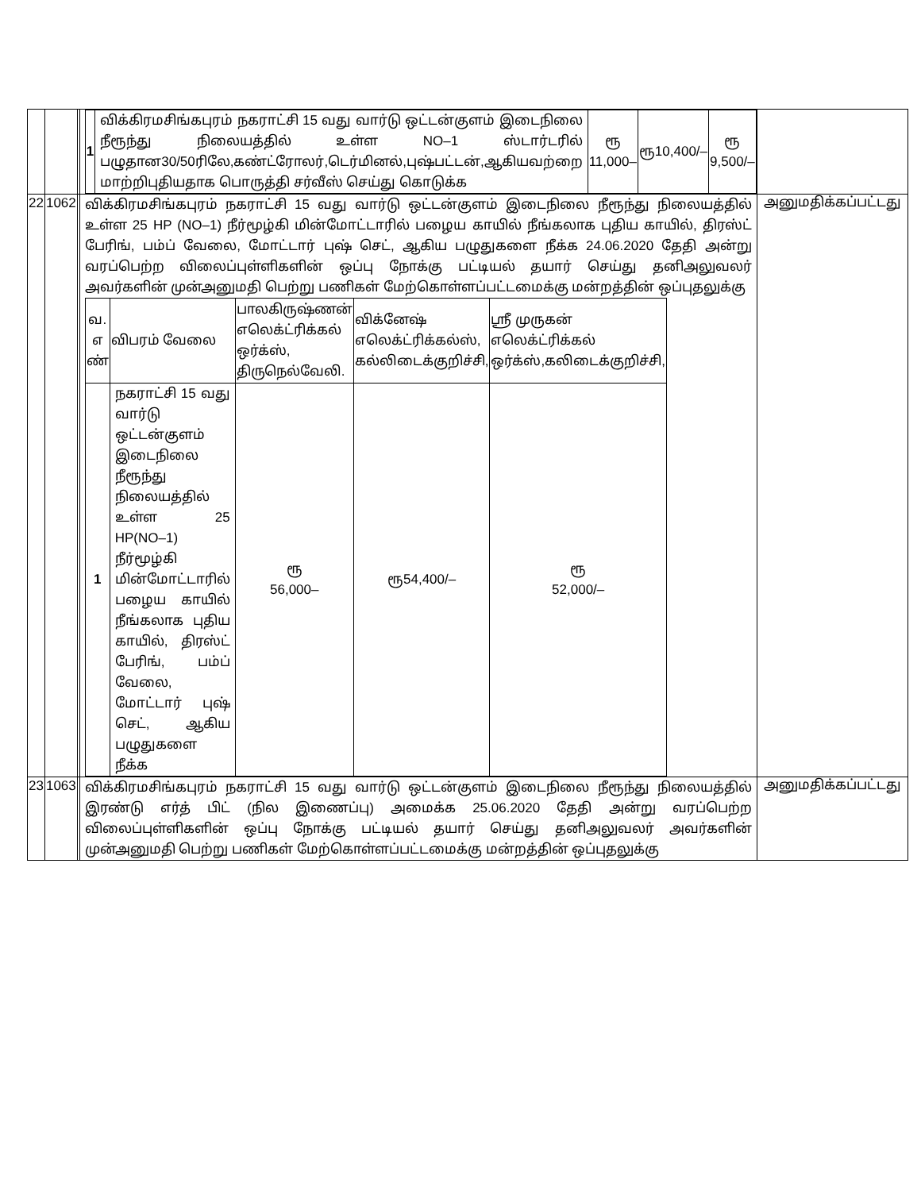| | | | / 1 / விக்கிரமசிங்கபுரம் நகராட்சி 15 வது வார்டு ஒட்டன்குளம் இடைநிலை நீரூந்து நிலையத்தில் உள்ள NO–1 ஸ்டார்டரில் பழுதான30/50ரிலே,கண்ட்ரோலர்,டெர்மினல்,புஷ்பட்டன்,ஆகியவற்றை மாற்றிபுதியதாக பொருத்தி சர்வீஸ் செய்து கொடுக்க / ரூ 11,000– / ரூ10,400/– / ரூ 9,500/– / | |
| 22 | 1062 | | விக்கிரமசிங்கபுரம் நகராட்சி 15 வது வார்டு ஒட்டன்குளம் இடைநிலை நீரூந்து நிலையத்தில் உள்ள 25 HP (NO–1) நீர்மூழ்கி மின்மோட்டாரில் பழைய காயில் நீங்கலாக புதிய காயில், திரஸ்ட் பேரிங், பம்ப் வேலை, மோட்டார் புஷ் செட், ஆகிய பழுதுகளை நீக்க 24.06.2020 தேதி அன்று வரப்பெற்ற விலைப்புள்ளிகளின் ஒப்பு நோக்கு பட்டியல் தயார் செய்து தனிஅலுவலர் அவர்களின் முன்அனுமதி பெற்று பணிகள் மேற்கொள்ளப்பட்டமைக்கு மன்றத்தின் ஒப்புதலுக்கு / வ. எ ண் / விபரம் வேலை / பாலகிருஷ்ணன் எலெக்ட்ரிக்கல் ஒர்க்ஸ், திருநெல்வேலி. / விக்னேஷ் எலெக்ட்ரிக்கல்ஸ், கல்லிடைக்குறிச்சி, / ஸ்ரீ முருகன் எலெக்ட்ரிக்கல் ஒர்க்ஸ்,கலிடைக்குறிச்சி, / / 1 / நகராட்சி 15 வது வார்டு ஒட்டன்குளம் இடைநிலை நீரூந்து நிலையத்தில் உள்ள 25 HP(NO–1) நீர்மூழ்கி மின்மோட்டாரில் பழைய காயில் நீங்கலாக புதிய காயில், திரஸ்ட் பேரிங், பம்ப் வேலை, மோட்டார் புஷ் செட், ஆகிய பழுதுகளை நீக்க / ரூ 56,000– / ரூ54,400/– / ரூ 52,000/– / | அனுமதிக்கப்பட்டது |
| 23 | 1063 | | விக்கிரமசிங்கபுரம் நகராட்சி 15 வது வார்டு ஒட்டன்குளம் இடைநிலை நீரூந்து நிலையத்தில் இரண்டு எர்த் பிட் (நில இணைப்பு) அமைக்க 25.06.2020 தேதி அன்று வரப்பெற்ற விலைப்புள்ளிகளின் ஒப்பு நோக்கு பட்டியல் தயார் செய்து தனிஅலுவலர் அவர்களின் முன்அனுமதி பெற்று பணிகள் மேற்கொள்ளப்பட்டமைக்கு மன்றத்தின் ஒப்புதலுக்கு | அனுமதிக்கப்பட்டது |